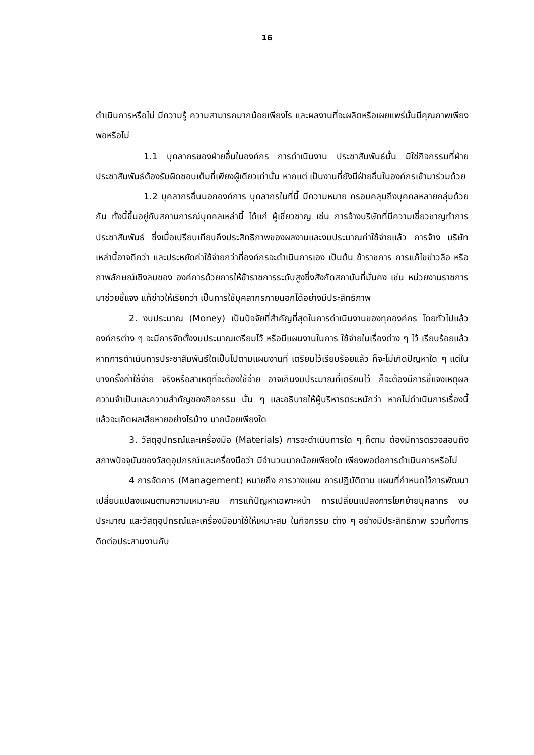16
ดำเนินการหรือไม่ มีความรู้ ความสามารถมากน้อยเพียงไร และผลงานที่จะผลิตหรือเผยแพร่นั้นมีคุณภาพเพียงพอหรือไม่
1.1 บุคลากรของฝ่ายอื่นในองค์กร การดำเนินงาน ประชาสัมพันธ์นั้น มิใช่กิจกรรมที่ฝ่ายประชาสัมพันธ์ต้องรับผิดชอบเต็มที่เพียงผู้เดียวเท่านั้น หากแต่ เป็นงานที่ยังมีฝ่ายอื่นในองค์กรเข้ามาร่วมด้วย
1.2 บุคลากรอื่นนอกองค์การ บุคลากรในที่นี้ มีความหมาย ครอบคลุมถึงบุคคลหลายกลุ่มด้วยกัน ทั้งนี้ขึ้นอยู่กับสถานการณ์บุคคลเหล่านี้ ได้แก่ ผู้เชี่ยวชาญ เช่น การจ้างบริษัทที่มีความเชี่ยวชาญทำการประชาสัมพันธ์ ซึ่งเมื่อเปรียบเทียบถึงประสิทธิภาพของผลงานและงบประมาณค่าใช้จ่ายแล้ว การจ้าง บริษัทเหล่านี้อาจดีกว่า และประหยัดค่าใช้จ่ายกว่าที่องค์กรจะดำเนินการเอง เป็นต้น ข้าราชการ การแก้ไขข่าวลือ หรือภาพลักษณ์เชิงลบของ องค์การด้วยการให้ข้าราชการระดับสูงซึ่งสังกัดสถาบันที่มั่นคง เช่น หน่วยงานราชการมาช่วยชี้แจง แก้ข่าวให้เรียกว่า เป็นการใช้บุคลากรภายนอกได้อย่างมีประสิทธิภาพ
2. งบประมาณ (Money) เป็นปัจจัยที่สำคัญที่สุดในการดำเนินงานของทุกองค์กร โดยทั่วไปแล้วองค์กรต่าง ๆ จะมีการจัดตั้งงบประมาณเตรียมไว้ หรือมีแผนงานในการ ใช้จ่ายในเรื่องต่าง ๆ ไว้ เรียบร้อยแล้ว หากการดำเนินการประชาสัมพันธ์ใดเป็นไปตามแผนงานที่ เตรียมไว้เรียบร้อยแล้ว ก็จะไม่เกิดปัญหาใด ๆ แต่ในบางครั้งค่าใช้จ่าย จริงหรือสาเหตุที่จะต้องใช้จ่าย อาจเกินงบประมาณที่เตรียมไว้ ก็จะต้องมีการชี้แจงเหตุผลความจำเป็นและความสำคัญของกิจกรรม นั้น ๆ และอธิบายให้ผู้บริหารตระหนักว่า หากไม่ดำเนินการเรื่องนี้แล้วจะเกิดผลเสียหายอย่างไรบ้าง มากน้อยเพียงใด
3. วัสดุอุปกรณ์และเครื่องมือ (Materials) การจะดำเนินการใด ๆ ก็ตาม ต้องมีการตรวจสอบถึงสภาพปัจจุบันของวัสดุอุปกรณ์และเครื่องมือว่า มีจำนวนมากน้อยเพียงใด เพียงพอต่อการดำเนินการหรือไม่
4 การจัดการ (Management) หมายถึง การวางแผน การปฏิบัติตาม แผนที่กำหนดไว้การพัฒนาเปลี่ยนแปลงแผนตามความเหมาะสม การแก้ปัญหาเฉพาะหน้า การเปลี่ยนแปลงการโยกย้ายบุคลากร งบประมาณ และวัสดุอุปกรณ์และเครื่องมือมาใช้ให้เหมาะสม ในกิจกรรม ต่าง ๆ อย่างมีประสิทธิภาพ รวมทั้งการติดต่อประสานงานกับ